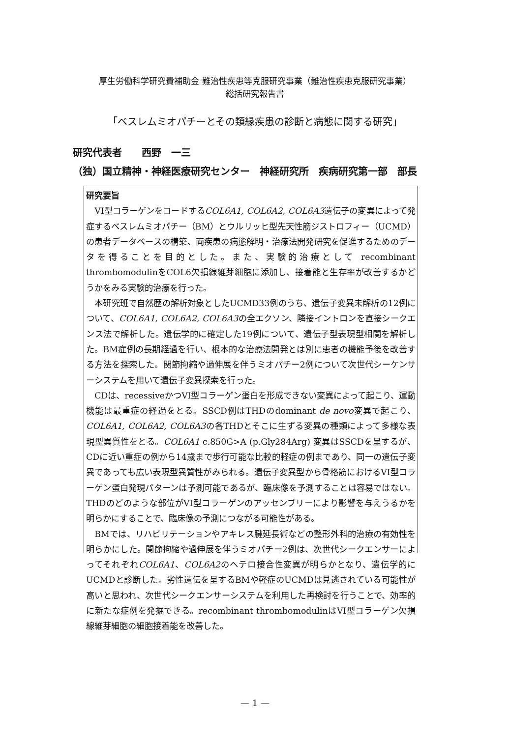厚生労働科学研究費補助金 難治性疾患等克服研究事業（難治性疾患克服研究事業）
総括研究報告書
「ベスレムミオパチーとその類縁疾患の診断と病態に関する研究」
研究代表者　　西野　一三
（独）国立精神・神経医療研究センター　神経研究所　疾病研究第一部　部長
研究要旨
VI型コラーゲンをコードするCOL6A1, COL6A2, COL6A3遺伝子の変異によって発症するベスレムミオパチー（BM）とウルリッヒ型先天性筋ジストロフィー（UCMD）の患者データベースの構築、両疾患の病態解明・治療法開発研究を促進するためのデータを得ることを目的とした。また、実験的治療として recombinant thrombomodulinをCOL6欠損線維芽細胞に添加し、接着能と生存率が改善するかどうかをみる実験的治療を行った。
本研究班で自然歴の解析対象としたUCMD33例のうち、遺伝子変異未解析の12例について、COL6A1, COL6A2, COL6A3の全エクソン、隣接イントロンを直接シークエンス法で解析した。遺伝学的に確定した19例について、遺伝子型表現型相関を解析した。BM症例の長期経過を行い、根本的な治療法開発とは別に患者の機能予後を改善する方法を探索した。関節拘縮や過伸展を伴うミオパチー2例について次世代シーケンサーシステムを用いて遺伝子変異探索を行った。
CDは、recessiveかつVI型コラーゲン蛋白を形成できない変異によって起こり、運動機能は最重症の経過をとる。SSCD例はTHDのdominant de novo変異で起こり、COL6A1, COL6A2, COL6A3の各THDとそこに生ずる変異の種類によって多様な表現型異質性をとる。COL6A1 c.850G>A (p.Gly284Arg) 変異はSSCDを呈するが、CDに近い重症の例から14歳まで歩行可能な比較的軽症の例まであり、同一の遺伝子変異であっても広い表現型異質性がみられる。遺伝子変異型から骨格筋におけるVI型コラーゲン蛋白発現パターンは予測可能であるが、臨床像を予測することは容易ではない。THDのどのような部位がVI型コラーゲンのアッセンブリーにより影響を与えうるかを明らかにすることで、臨床像の予測につながる可能性がある。
BMでは、リハビリテーションやアキレス腱延長術などの整形外科的治療の有効性を明らかにした。関節拘縮や過伸展を伴うミオパチー2例は、次世代シークエンサーによってそれぞれCOL6A1、COL6A2のヘテロ接合性変異が明らかとなり、遺伝学的にUCMDと診断した。劣性遺伝を呈するBMや軽症のUCMDは見逃されている可能性が高いと思われ、次世代シークエンサーシステムを利用した再検討を行うことで、効率的に新たな症例を発掘できる。recombinant thrombomodulinはVI型コラーゲン欠損線維芽細胞の細胞接着能を改善した。
— 1 —